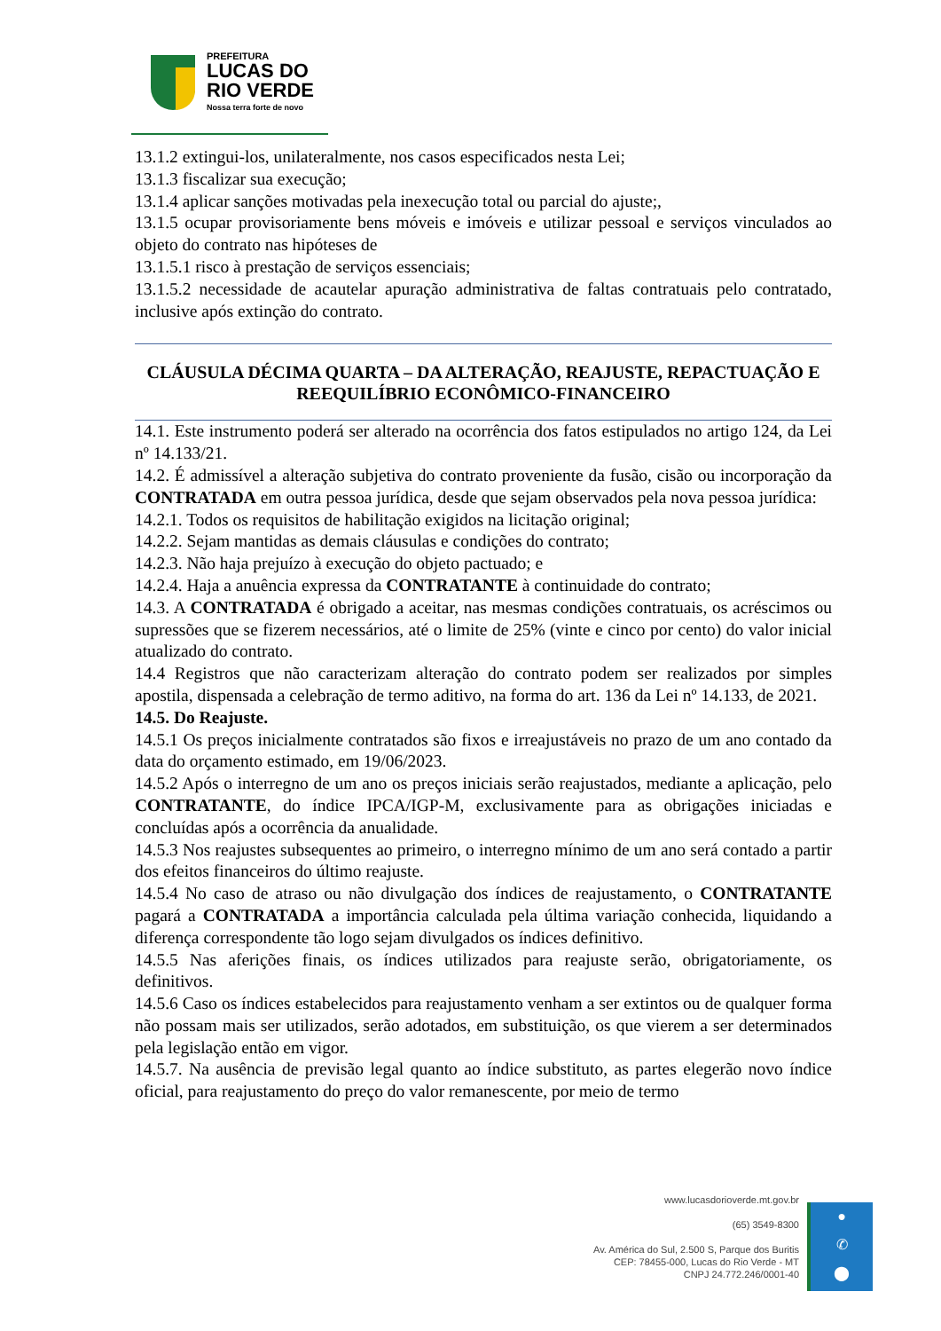PREFEITURA
LUCAS DO
RIO VERDE
Nossa terra forte de novo
13.1.2 extingui-los, unilateralmente, nos casos especificados nesta Lei;
13.1.3 fiscalizar sua execução;
13.1.4 aplicar sanções motivadas pela inexecução total ou parcial do ajuste;,
13.1.5 ocupar provisoriamente bens móveis e imóveis e utilizar pessoal e serviços vinculados ao objeto do contrato nas hipóteses de
13.1.5.1 risco à prestação de serviços essenciais;
13.1.5.2 necessidade de acautelar apuração administrativa de faltas contratuais pelo contratado, inclusive após extinção do contrato.
CLÁUSULA DÉCIMA QUARTA – DA ALTERAÇÃO, REAJUSTE, REPACTUAÇÃO E REEQUILÍBRIO ECONÔMICO-FINANCEIRO
14.1. Este instrumento poderá ser alterado na ocorrência dos fatos estipulados no artigo 124, da Lei nº 14.133/21.
14.2. É admissível a alteração subjetiva do contrato proveniente da fusão, cisão ou incorporação da CONTRATADA em outra pessoa jurídica, desde que sejam observados pela nova pessoa jurídica:
14.2.1. Todos os requisitos de habilitação exigidos na licitação original;
14.2.2. Sejam mantidas as demais cláusulas e condições do contrato;
14.2.3. Não haja prejuízo à execução do objeto pactuado; e
14.2.4. Haja a anuência expressa da CONTRATANTE à continuidade do contrato;
14.3. A CONTRATADA é obrigado a aceitar, nas mesmas condições contratuais, os acréscimos ou supressões que se fizerem necessários, até o limite de 25% (vinte e cinco por cento) do valor inicial atualizado do contrato.
14.4 Registros que não caracterizam alteração do contrato podem ser realizados por simples apostila, dispensada a celebração de termo aditivo, na forma do art. 136 da Lei nº 14.133, de 2021.
14.5. Do Reajuste.
14.5.1 Os preços inicialmente contratados são fixos e irreajustáveis no prazo de um ano contado da data do orçamento estimado, em 19/06/2023.
14.5.2 Após o interregno de um ano os preços iniciais serão reajustados, mediante a aplicação, pelo CONTRATANTE, do índice IPCA/IGP-M, exclusivamente para as obrigações iniciadas e concluídas após a ocorrência da anualidade.
14.5.3 Nos reajustes subsequentes ao primeiro, o interregno mínimo de um ano será contado a partir dos efeitos financeiros do último reajuste.
14.5.4 No caso de atraso ou não divulgação dos índices de reajustamento, o CONTRATANTE pagará a CONTRATADA a importância calculada pela última variação conhecida, liquidando a diferença correspondente tão logo sejam divulgados os índices definitivo.
14.5.5 Nas aferições finais, os índices utilizados para reajuste serão, obrigatoriamente, os definitivos.
14.5.6 Caso os índices estabelecidos para reajustamento venham a ser extintos ou de qualquer forma não possam mais ser utilizados, serão adotados, em substituição, os que vierem a ser determinados pela legislação então em vigor.
14.5.7. Na ausência de previsão legal quanto ao índice substituto, as partes elegerão novo índice oficial, para reajustamento do preço do valor remanescente, por meio de termo
www.lucasdorioverde.mt.gov.br
(65) 3549-8300
Av. América do Sul, 2.500 S, Parque dos Buritis
CEP: 78455-000, Lucas do Rio Verde - MT
CNPJ 24.772.246/0001-40
●
✆
⬤